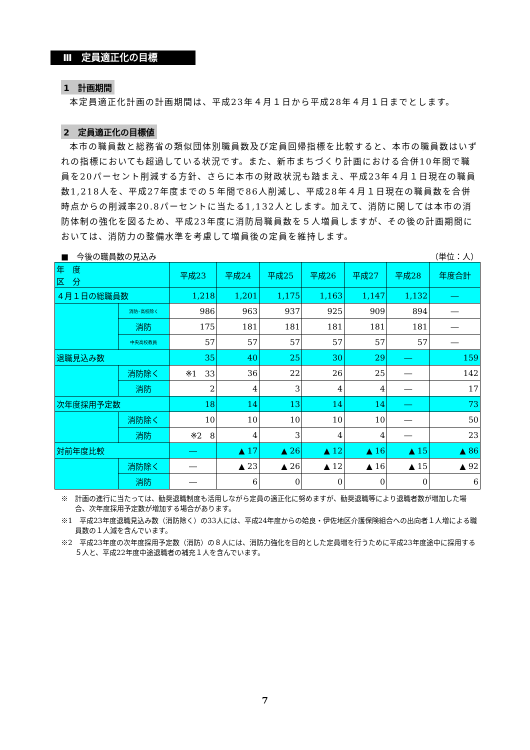Ⅲ　定員適正化の目標
1　計画期間
本定員適正化計画の計画期間は、平成23年４月１日から平成28年４月１日までとします。
2　定員適正化の目標値
本市の職員数と総務省の類似団体別職員数及び定員回帰指標を比較すると、本市の職員数はいずれの指標においても超過している状況です。また、新市まちづくり計画における合併10年間で職員を20パーセント削減する方針、さらに本市の財政状況も踏まえ、平成23年４月１日現在の職員数1,218人を、平成27年度までの５年間で86人削減し、平成28年４月１日現在の職員数を合併時点からの削減率20.8パーセントに当たる1,132人とします。加えて、消防に関しては本市の消防体制の強化を図るため、平成23年度に消防局職員数を５人増員しますが、その後の計画期間においては、消防力の整備水準を考慮して増員後の定員を維持します。
■　今後の職員数の見込み （単位：人）
| 年 度 区 分 | | 平成23 | 平成24 | 平成25 | 平成26 | 平成27 | 平成28 | 年度合計 |
| --- | --- | --- | --- | --- | --- | --- | --- | --- |
| ４月１日の総職員数 | | 1,218 | 1,201 | 1,175 | 1,163 | 1,147 | 1,132 | ― |
| | 消防･高校除く | 986 | 963 | 937 | 925 | 909 | 894 | ― |
| | 消防 | 175 | 181 | 181 | 181 | 181 | 181 | ― |
| | 中央高校教員 | 57 | 57 | 57 | 57 | 57 | 57 | ― |
| 退職見込み数 | | 35 | 40 | 25 | 30 | 29 | ― | 159 |
| | 消防除く | ※1 33 | 36 | 22 | 26 | 25 | ― | 142 |
| | 消防 | 2 | 4 | 3 | 4 | 4 | ― | 17 |
| 次年度採用予定数 | | 18 | 14 | 13 | 14 | 14 | ― | 73 |
| | 消防除く | 10 | 10 | 10 | 10 | 10 | ― | 50 |
| | 消防 | ※2 8 | 4 | 3 | 4 | 4 | ― | 23 |
| 対前年度比較 | | ― | ▲ 17 | ▲ 26 | ▲ 12 | ▲ 16 | ▲ 15 | ▲ 86 |
| | 消防除く | ― | ▲ 23 | ▲ 26 | ▲ 12 | ▲ 16 | ▲ 15 | ▲ 92 |
| | 消防 | ― | 6 | 0 | 0 | 0 | 0 | 6 |
※　計画の進行に当たっては、勧奨退職制度も活用しながら定員の適正化に努めますが、勧奨退職等により退職者数が増加した場合、次年度採用予定数が増加する場合があります。
※1　平成23年度退職見込み数（消防除く）の33人には、平成24年度からの姶良・伊佐地区介護保険組合への出向者１人増による職員数の１人減を含んでいます。
※2　平成23年度の次年度採用予定数（消防）の８人には、消防力強化を目的とした定員増を行うために平成23年度途中に採用する５人と、平成22年度中途退職者の補充１人を含んでいます。
7